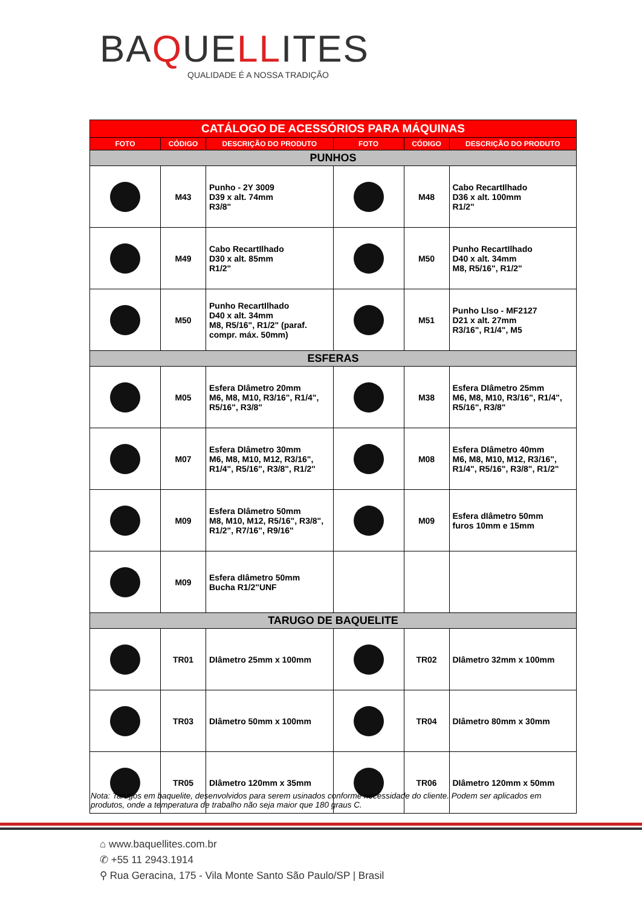BAQUELLITES
QUALIDADE É A NOSSA TRADIÇÃO
| CATÁLOGO DE ACESSÓRIOS PARA MÁQUINAS | | | | | |
| FOTO | CÓDIGO | DESCRIÇÃO DO PRODUTO | FOTO | CÓDIGO | DESCRIÇÃO DO PRODUTO |
| PUNHOS | | | | | |
| | M43 | Punho - 2Y 3009 D39 x alt. 74mm R3/8" | | M48 | Cabo RecartIlhado D36 x alt. 100mm R1/2" |
| | M49 | Cabo RecartIlhado D30 x alt. 85mm R1/2" | | M50 | Punho RecartIlhado D40 x alt. 34mm M8, R5/16", R1/2" |
| | M50 | Punho RecartIlhado D40 x alt. 34mm M8, R5/16", R1/2" (paraf. compr. máx. 50mm) | | M51 | Punho LIso - MF2127 D21 x alt. 27mm R3/16", R1/4", M5 |
| ESFERAS | | | | | |
| | M05 | Esfera DIâmetro 20mm M6, M8, M10, R3/16", R1/4", R5/16", R3/8" | | M38 | Esfera DIâmetro 25mm M6, M8, M10, R3/16", R1/4", R5/16", R3/8" |
| | M07 | Esfera DIâmetro 30mm M6, M8, M10, M12, R3/16", R1/4", R5/16", R3/8", R1/2" | | M08 | Esfera DIâmetro 40mm M6, M8, M10, M12, R3/16", R1/4", R5/16", R3/8", R1/2" |
| | M09 | Esfera DIâmetro 50mm M8, M10, M12, R5/16", R3/8", R1/2", R7/16", R9/16" | | M09 | Esfera dIâmetro 50mm furos 10mm e 15mm |
| | M09 | Esfera dIâmetro 50mm Bucha R1/2"UNF | | | |
| TARUGO DE BAQUELITE | | | | | |
| | TR01 | DIâmetro 25mm x 100mm | | TR02 | DIâmetro 32mm x 100mm |
| | TR03 | DIâmetro 50mm x 100mm | | TR04 | DIâmetro 80mm x 30mm |
| | TR05 | DIâmetro 120mm x 35mm | | TR06 | DIâmetro 120mm x 50mm |
Nota: Tarugos em baquelite, desenvolvidos para serem usinados conforme necessidade do cliente. Podem ser aplicados em produtos, onde a temperatura de trabalho não seja maior que 180 graus C.
⌂ www.baquellites.com.br
✆ +55 11 2943.1914
⚲ Rua Geracina, 175 - Vila Monte Santo São Paulo/SP | Brasil